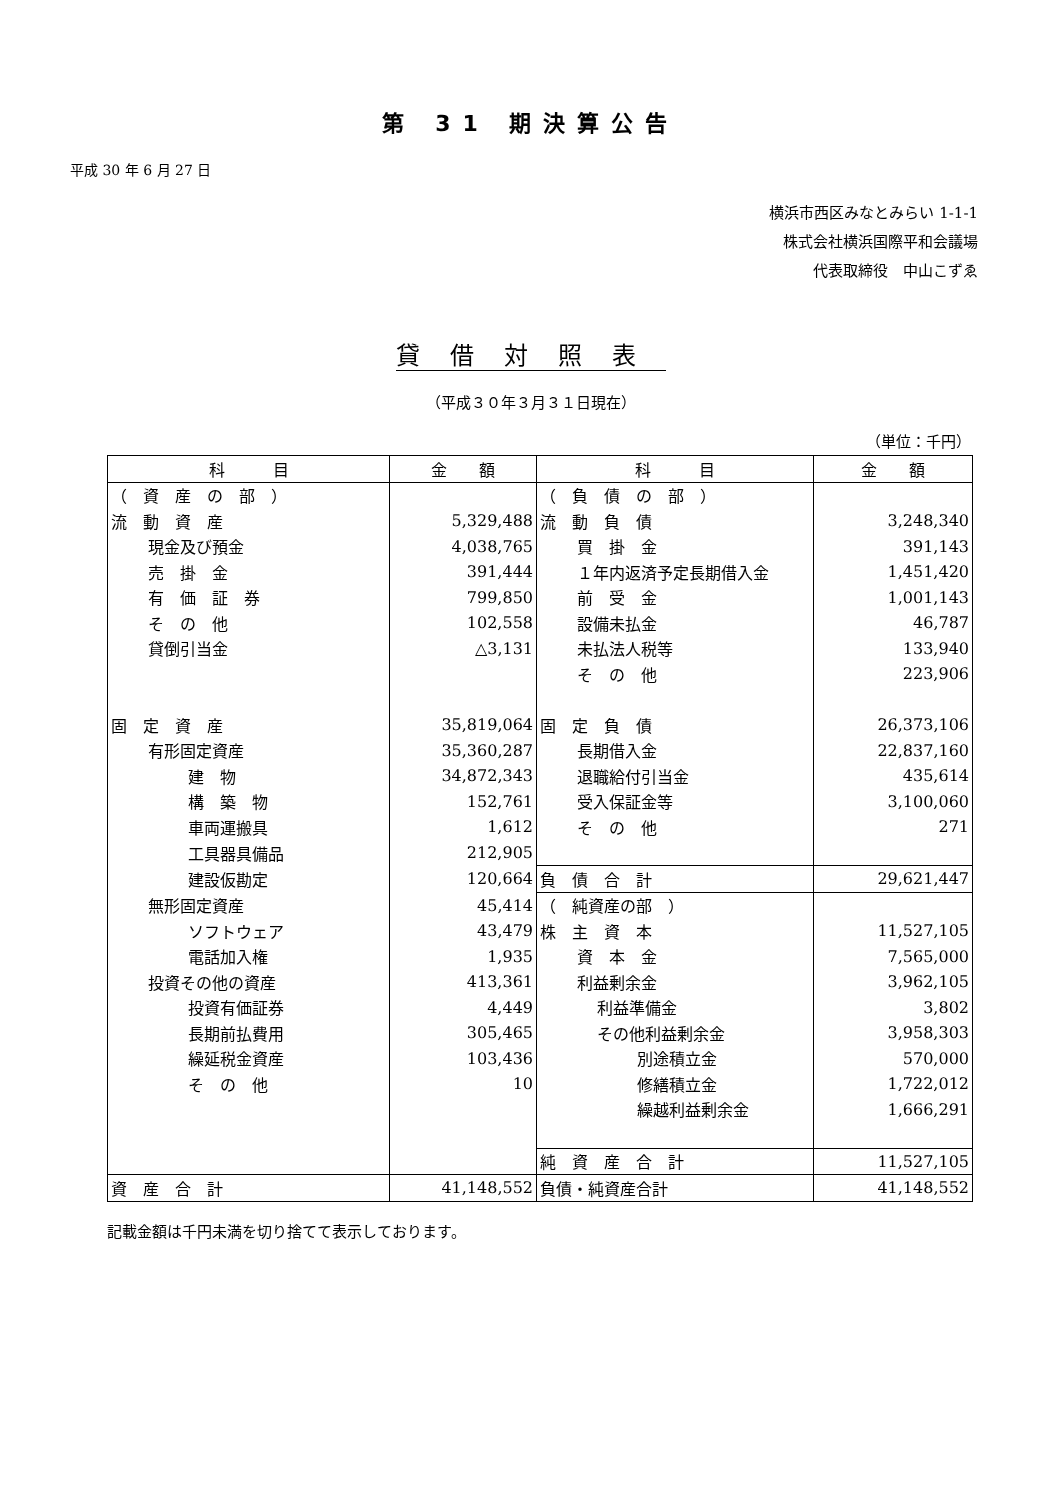第 31 期決算公告
平成 30 年 6 月 27 日
横浜市西区みなとみらい 1-1-1
株式会社横浜国際平和会議場
代表取締役　中山こずゑ
貸借対照表
（平成３０年３月３１日現在）
（単位：千円）
| 科 目 | 金 額 | 科 目 | 金 額 |
| --- | --- | --- | --- |
| （ 資 産 の 部 ） | | （ 負 債 の 部 ） | |
| 流 動 資 産 | 5,329,488 | 流 動 負 債 | 3,248,340 |
| 現金及び預金 | 4,038,765 | 買 掛 金 | 391,143 |
| 売 掛 金 | 391,444 | １年内返済予定長期借入金 | 1,451,420 |
| 有 価 証 券 | 799,850 | 前 受 金 | 1,001,143 |
| そ の 他 | 102,558 | 設備未払金 | 46,787 |
| 貸倒引当金 | △3,131 | 未払法人税等 | 133,940 |
| | | そ の 他 | 223,906 |
| 固 定 資 産 | 35,819,064 | 固 定 負 債 | 26,373,106 |
| 有形固定資産 | 35,360,287 | 長期借入金 | 22,837,160 |
| 建 物 | 34,872,343 | 退職給付引当金 | 435,614 |
| 構 築 物 | 152,761 | 受入保証金等 | 3,100,060 |
| 車両運搬具 | 1,612 | そ の 他 | 271 |
| 工具器具備品 | 212,905 | | |
| 建設仮勘定 | 120,664 | 負 債 合 計 | 29,621,447 |
| 無形固定資産 | 45,414 | （ 純資産の部 ） | |
| ソフトウェア | 43,479 | 株 主 資 本 | 11,527,105 |
| 電話加入権 | 1,935 | 資 本 金 | 7,565,000 |
| 投資その他の資産 | 413,361 | 利益剰余金 | 3,962,105 |
| 投資有価証券 | 4,449 | 利益準備金 | 3,802 |
| 長期前払費用 | 305,465 | その他利益剰余金 | 3,958,303 |
| 繰延税金資産 | 103,436 | 別途積立金 | 570,000 |
| そ の 他 | 10 | 修繕積立金 | 1,722,012 |
| | | 繰越利益剰余金 | 1,666,291 |
| | | 純 資 産 合 計 | 11,527,105 |
| 資 産 合 計 | 41,148,552 | 負債・純資産合計 | 41,148,552 |
記載金額は千円未満を切り捨てて表示しております。